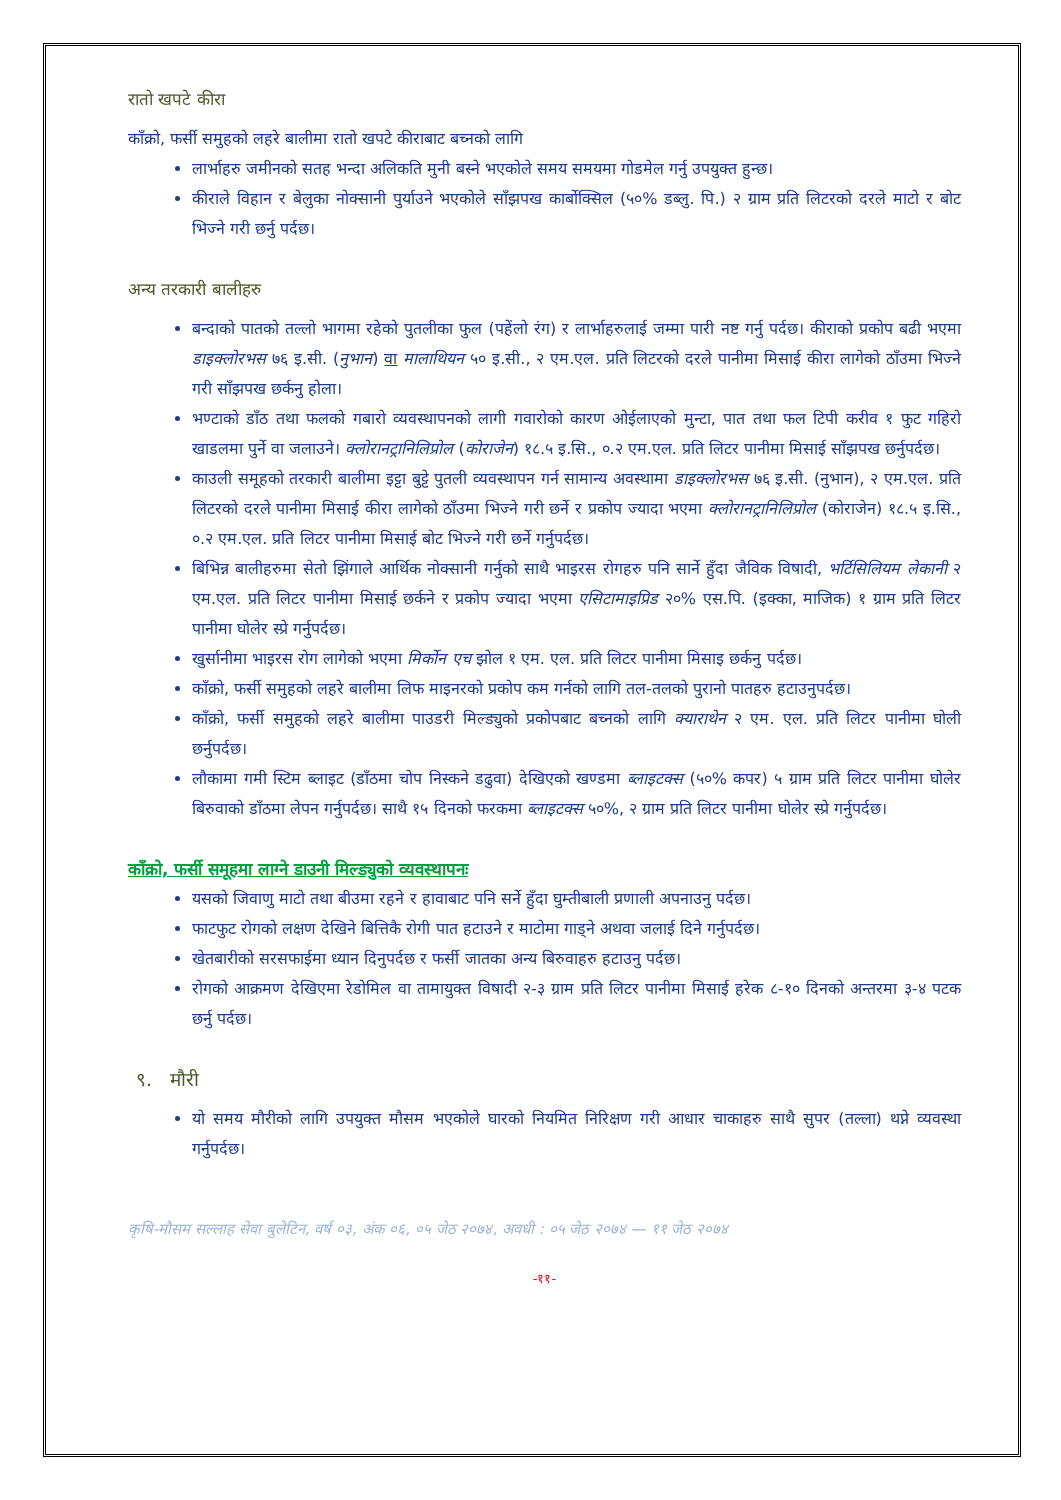रातो खपटे कीरा
काँक्रो, फर्सी समुहको लहरे बालीमा रातो खपटे कीराबाट बच्नको लागि
लार्भाहरु जमीनको सतह भन्दा अलिकति मुनी बस्ने भएकोले समय समयमा गोडमेल गर्नु उपयुक्त हुन्छ।
कीराले विहान र बेलुका नोक्सानी पुर्याउने भएकोले साँझपख कार्बोक्सिल (५०% डब्लु. पि.) २ ग्राम प्रति लिटरको दरले माटो र बोट भिज्ने गरी छर्नु पर्दछ।
अन्य तरकारी बालीहरु
बन्दाको पातको तल्लो भागमा रहेको पुतलीका फुल (पहेंलो रंग) र लार्भाहरुलाई जम्मा पारी नष्ट गर्नु पर्दछ। कीराको प्रकोप बढी भएमा डाइक्लोरभस ७६ इ.सी. (नुभान) वा मालाथियन ५० इ.सी., २ एम.एल. प्रति लिटरको दरले पानीमा मिसाई कीरा लागेको ठाँउमा भिज्ने गरी साँझपख छर्कनु होला।
भण्टाको डाँठ तथा फलको गबारो व्यवस्थापनको लागी गवारोको कारण ओईलाएको मुन्टा, पात तथा फल टिपी करीव १ फुट गहिरो खाडलमा पुर्ने वा जलाउने। क्लोरानट्रानिलिप्रोल (कोराजेन) १८.५ इ.सि., ०.२ एम.एल. प्रति लिटर पानीमा मिसाई साँझपख छर्नुपर्दछ।
काउली समूहको तरकारी बालीमा इट्टा बुट्टे पुतली व्यवस्थापन गर्न सामान्य अवस्थामा डाइक्लोरभस ७६ इ.सी. (नुभान), २ एम.एल. प्रति लिटरको दरले पानीमा मिसाई कीरा लागेको ठाँउमा भिज्ने गरी छर्ने र प्रकोप ज्यादा भएमा क्लोरानट्रानिलिप्रोल (कोराजेन) १८.५ इ.सि., ०.२ एम.एल. प्रति लिटर पानीमा मिसाई बोट भिज्ने गरी छर्ने गर्नुपर्दछ।
बिभिन्न बालीहरुमा सेतो झिंगाले आर्थिक नोक्सानी गर्नुको साथै भाइरस रोगहरु पनि सार्ने हुँदा जैविक विषादी, भर्टिसिलियम लेकानी २ एम.एल. प्रति लिटर पानीमा मिसाई छर्कने र प्रकोप ज्यादा भएमा एसिटामाइप्रिड २०% एस.पि. (इक्का, माजिक) १ ग्राम प्रति लिटर पानीमा घोलेर स्प्रे गर्नुपर्दछ।
खुर्सानीमा भाइरस रोग लागेको भएमा मिर्कोन एच झोल १ एम. एल. प्रति लिटर पानीमा मिसाइ छर्कनु पर्दछ।
काँक्रो, फर्सी समुहको लहरे बालीमा लिफ माइनरको प्रकोप कम गर्नको लागि तल-तलको पुरानो पातहरु हटाउनुपर्दछ।
काँक्रो, फर्सी समुहको लहरे बालीमा पाउडरी मिल्ड्युको प्रकोपबाट बच्नको लागि क्याराथेन २ एम. एल. प्रति लिटर पानीमा घोली छर्नुपर्दछ।
लौकामा गमी स्टिम ब्लाइट (डाँठमा चोप निस्कने डढुवा) देखिएको खण्डमा ब्लाइटक्स (५०% कपर) ५ ग्राम प्रति लिटर पानीमा घोलेर बिरुवाको डाँठमा लेपन गर्नुपर्दछ। साथै १५ दिनको फरकमा ब्लाइटक्स ५०%, २ ग्राम प्रति लिटर पानीमा घोलेर स्प्रे गर्नुपर्दछ।
काँक्रो, फर्सी समूहमा लाग्ने डाउनी मिल्ड्युको व्यवस्थापनः
यसको जिवाणु माटो तथा बीउमा रहने र हावाबाट पनि सर्ने हुँदा घुम्तीबाली प्रणाली अपनाउनु पर्दछ।
फाटफुट रोगको लक्षण देखिने बित्तिकै रोगी पात हटाउने र माटोमा गाड्ने अथवा जलाई दिने गर्नुपर्दछ।
खेतबारीको सरसफाईमा ध्यान दिनुपर्दछ र फर्सी जातका अन्य बिरुवाहरु हटाउनु पर्दछ।
रोगको आक्रमण देखिएमा रेडोमिल वा तामायुक्त विषादी २-३ ग्राम प्रति लिटर पानीमा मिसाई हरेक ८-१० दिनको अन्तरमा ३-४ पटक छर्नु पर्दछ।
९. मौरी
यो समय मौरीको लागि उपयुक्त मौसम भएकोले घारको नियमित निरिक्षण गरी आधार चाकाहरु साथै सुपर (तल्ला) थप्ने व्यवस्था गर्नुपर्दछ।
कृषि-मौसम सल्लाह सेवा बुलेटिन, वर्ष ०३, अंक ०६, ०५ जेठ २०७४, अवधी : ०५ जेठ २०७४ — ११ जेठ २०७४
-११-